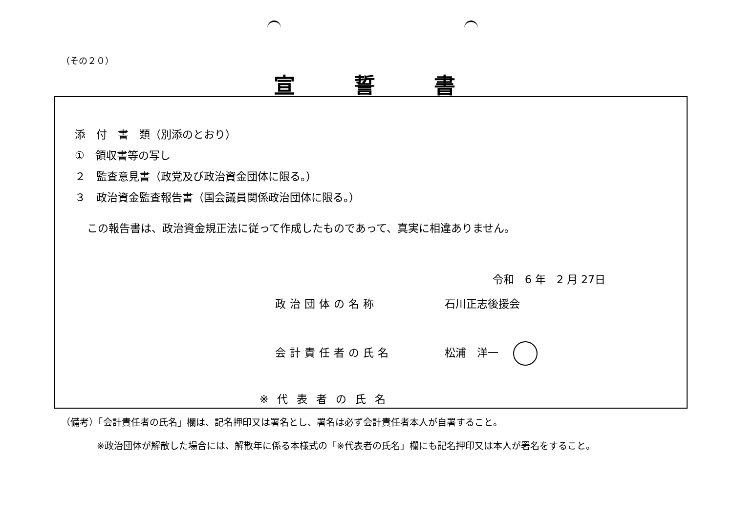（その２０）
宣誓書
添　付　書　類（別添のとおり）
①　領収書等の写し
２　監査意見書（政党及び政治資金団体に限る。）
３　政治資金監査報告書（国会議員関係政治団体に限る。）
この報告書は、政治資金規正法に従って作成したものであって、真実に相違ありません。
令和　6 年　2 月 27日
政治団体の名称 石川正志後援会
会計責任者の氏名 松浦　洋一
※代表者の氏名
（備考）「会計責任者の氏名」欄は、記名押印又は署名とし、署名は必ず会計責任者本人が自署すること。
※政治団体が解散した場合には、解散年に係る本様式の「※代表者の氏名」欄にも記名押印又は本人が署名をすること。